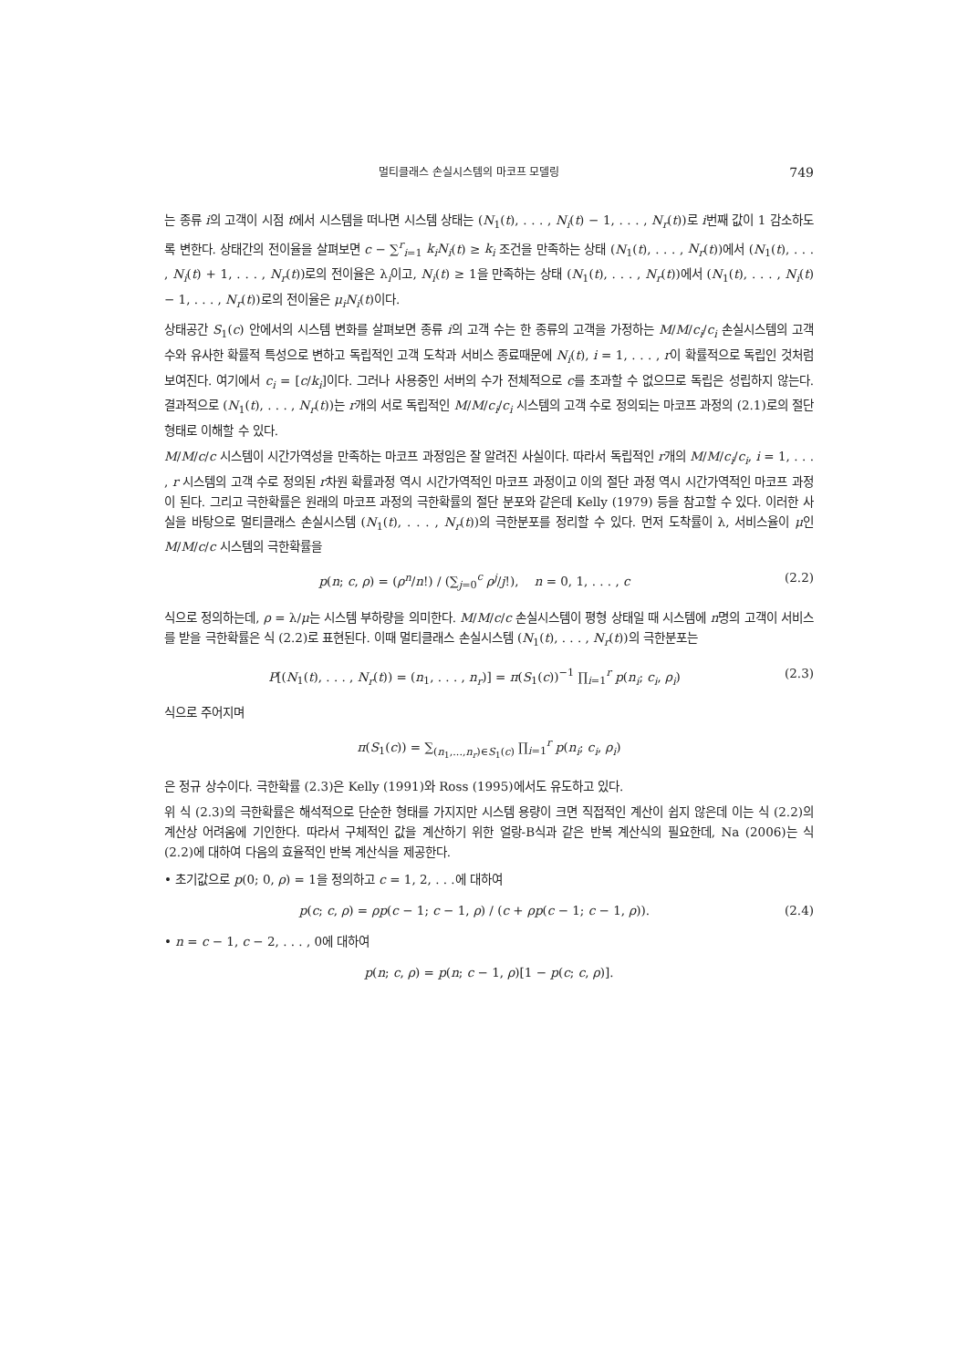멀티클래스 손실시스템의 마코프 모델링 749
는 종류 i의 고객이 시점 t에서 시스템을 떠나면 시스템 상태는 (N<sub>1</sub>(t), . . . , N<sub>i</sub>(t) − 1, . . . , N<sub>r</sub>(t))로 i번째 값이 1 감소하도록 변한다. 상태간의 전이율을 살펴보면 c − ∑<sup>r</sup><sub>i=1</sub> k<sub>i</sub>N<sub>i</sub>(t) ≥ k<sub>i</sub> 조건을 만족하는 상태 (N<sub>1</sub>(t), . . . , N<sub>r</sub>(t))에서 (N<sub>1</sub>(t), . . . , N<sub>i</sub>(t) + 1, . . . , N<sub>r</sub>(t))로의 전이율은 λ<sub>i</sub>이고, N<sub>i</sub>(t) ≥ 1을 만족하는 상태 (N<sub>1</sub>(t), . . . , N<sub>r</sub>(t))에서 (N<sub>1</sub>(t), . . . , N<sub>i</sub>(t) − 1, . . . , N<sub>r</sub>(t))로의 전이율은 μ<sub>i</sub>N<sub>i</sub>(t)이다.
상태공간 S<sub>1</sub>(c) 안에서의 시스템 변화를 살펴보면 종류 i의 고객 수는 한 종류의 고객을 가정하는 M/M/c<sub>i</sub>/c<sub>i</sub> 손실시스템의 고객 수와 유사한 확률적 특성으로 변하고 독립적인 고객 도착과 서비스 종료때문에 N<sub>i</sub>(t), i = 1, . . . , r이 확률적으로 독립인 것처럼 보여진다. 여기에서 c<sub>i</sub> = [c/k<sub>i</sub>]이다. 그러나 사용중인 서버의 수가 전체적으로 c를 초과할 수 없으므로 독립은 성립하지 않는다. 결과적으로 (N<sub>1</sub>(t), . . . , N<sub>r</sub>(t))는 r개의 서로 독립적인 M/M/c<sub>i</sub>/c<sub>i</sub> 시스템의 고객 수로 정의되는 마코프 과정의 (2.1)로의 절단 형태로 이해할 수 있다.
M/M/c/c 시스템이 시간가역성을 만족하는 마코프 과정임은 잘 알려진 사실이다. 따라서 독립적인 r개의 M/M/c<sub>i</sub>/c<sub>i</sub>, i = 1, . . . , r 시스템의 고객 수로 정의된 r차원 확률과정 역시 시간가역적인 마코프 과정이고 이의 절단 과정 역시 시간가역적인 마코프 과정이 된다. 그리고 극한확률은 원래의 마코프 과정의 극한확률의 절단 분포와 같은데 Kelly (1979) 등을 참고할 수 있다. 이러한 사실을 바탕으로 멀티클래스 손실시스템 (N<sub>1</sub>(t), . . . , N<sub>r</sub>(t))의 극한분포를 정리할 수 있다. 먼저 도착률이 λ, 서비스율이 μ인 M/M/c/c 시스템의 극한확률을
p(n; c, ρ) = (ρ<sup>n</sup>/n!) / (∑<sub>j=0</sub><sup>c</sup> ρ<sup>j</sup>/j!), n = 0, 1, . . . , c (2.2)
식으로 정의하는데, ρ = λ/μ는 시스템 부하량을 의미한다. M/M/c/c 손실시스템이 평형 상태일 때 시스템에 n명의 고객이 서비스를 받을 극한확률은 식 (2.2)로 표현된다. 이때 멀티클래스 손실시스템 (N<sub>1</sub>(t), . . . , N<sub>r</sub>(t))의 극한분포는
P[(N<sub>1</sub>(t), . . . , N<sub>r</sub>(t)) = (n<sub>1</sub>, . . . , n<sub>r</sub>)] = π(S<sub>1</sub>(c))<sup>−1</sup> ∏<sub>i=1</sub><sup>r</sup> p(n<sub>i</sub>; c<sub>i</sub>, ρ<sub>i</sub>) (2.3)
식으로 주어지며
π(S<sub>1</sub>(c)) = ∑<sub>(n<sub>1</sub>,...,n<sub>r</sub>)∈S<sub>1</sub>(c)</sub> ∏<sub>i=1</sub><sup>r</sup> p(n<sub>i</sub>; c<sub>i</sub>, ρ<sub>i</sub>)
은 정규 상수이다. 극한확률 (2.3)은 Kelly (1991)와 Ross (1995)에서도 유도하고 있다.
위 식 (2.3)의 극한확률은 해석적으로 단순한 형태를 가지지만 시스템 용량이 크면 직접적인 계산이 쉽지 않은데 이는 식 (2.2)의 계산상 어려움에 기인한다. 따라서 구체적인 값을 계산하기 위한 얼랑-B식과 같은 반복 계산식의 필요한데, Na (2006)는 식 (2.2)에 대하여 다음의 효율적인 반복 계산식을 제공한다.
• 초기값으로 p(0; 0, ρ) = 1을 정의하고 c = 1, 2, . . .에 대하여
p(c; c, ρ) = ρp(c − 1; c − 1, ρ) / (c + ρp(c − 1; c − 1, ρ)). (2.4)
• n = c − 1, c − 2, . . . , 0에 대하여
p(n; c, ρ) = p(n; c − 1, ρ)[1 − p(c; c, ρ)].